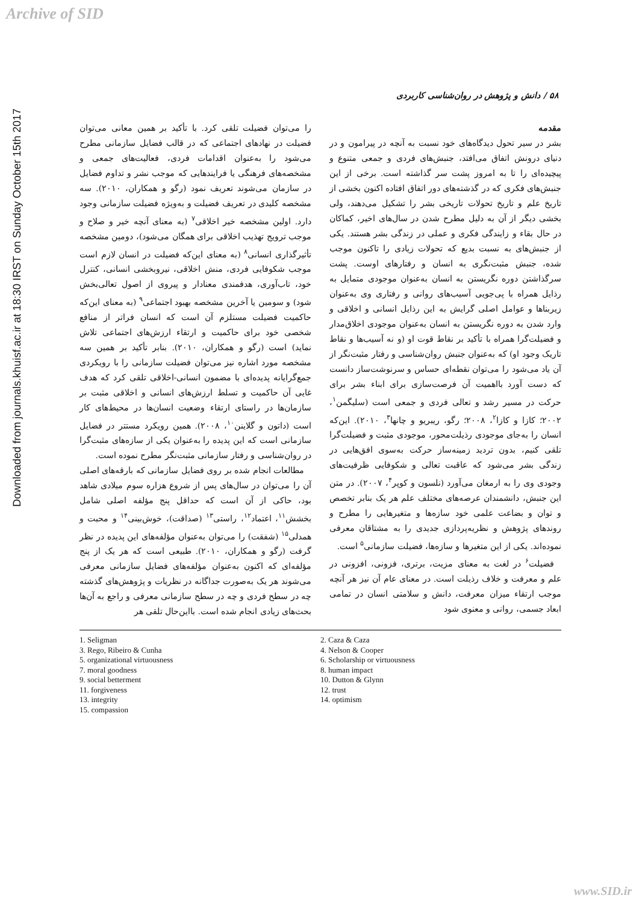Archive of SID
Downloaded from journals.khuisf.ac.ir at 18:30 IRST on Sunday October 15th 2017
۵۸ / دانش و پژوهش در روان‌شناسی کاربردی
مقدمه
بشر در سیر تحول دیدگاه‌های خود نسبت به آنچه در پیرامون و در دنیای درونش اتفاق می‌افتد، جنبش‌های فردی و جمعی متنوع و پیچیده‌ای را تا به امروز پشت سر گذاشته است. برخی از این جنبش‌های فکری که در گذشته‌های دور اتفاق افتاده اکنون بخشی از تاریخ علم و تاریخ تحولات تاریخی بشر را تشکیل می‌دهند، ولی بخشی دیگر از آن به دلیل مطرح شدن در سال‌های اخیر، کماکان در حال بقاء و زایندگی فکری و عملی در زندگی بشر هستند. یکی از جنبش‌های به نسبت بدیع که تحولات زیادی را تاکنون موجب شده، جنبش مثبت‌نگری به انسان و رفتارهای اوست. پشت سرگذاشتن دوره نگریستن به انسان به‌عنوان موجودی متمایل به رذایل همراه با پی‌جویی آسیب‌های روانی و رفتاری وی به‌عنوان زیربناها و عوامل اصلی گرایش به این رذایل انسانی و اخلاقی و وارد شدن به دوره نگریستن به انسان به‌عنوان موجودی اخلاق‌مدار و فضیلت‌گرا همراه با تأکید بر نقاط قوت او (و نه آسیب‌ها و نقاط تاریک وجود او) که به‌عنوان جنبش روان‌شناسی و رفتار مثبت‌نگر از آن یاد می‌شود را می‌توان نقطه‌ای حساس و سرنوشت‌ساز دانست که دست آورد بااهمیت آن فرصت‌سازی برای ابناء بشر برای حرکت در مسیر رشد و تعالی فردی و جمعی است (سلیگمن<sup>۱</sup>، ۲۰۰۲؛ کازا و کازا<sup>۲</sup>، ۲۰۰۸؛ رگو، ریبریو و چانها<sup>۳</sup>، ۲۰۱۰). این‌که انسان را به‌جای موجودی رذیلت‌محور، موجودی مثبت و فضیلت‌گرا تلقی کنیم، بدون تردید زمینه‌ساز حرکت به‌سوی افق‌هایی در زندگی بشر می‌شود که عاقبت تعالی و شکوفایی ظرفیت‌های وجودی وی را به ارمغان می‌آورد (نلسون و کوپر<sup>۴</sup>، ۲۰۰۷). در متن این جنبش، دانشمندان عرصه‌های مختلف علم هر یک بنابر تخصص و توان و بضاعت علمی خود سازه‌ها و متغیرهایی را مطرح و روندهای پژوهش و نظریه‌پردازی جدیدی را به مشتاقان معرفی نموده‌اند. یکی از این متغیرها و سازه‌ها، فضیلت سازمانی<sup>۵</sup> است.
فضیلت<sup>۶</sup> در لغت به معنای مزیت، برتری، فزونی، افزونی در علم و معرفت و خلاف رذیلت است. در معنای عام آن نیز هر آنچه موجب ارتقاء میزان معرفت، دانش و سلامتی انسان در تمامی ابعاد جسمی، روانی و معنوی شود
را می‌توان فضیلت تلقی کرد. با تأکید بر همین معانی می‌توان فضیلت در نهادهای اجتماعی که در قالب فضایل سازمانی مطرح می‌شود را به‌عنوان اقدامات فردی، فعالیت‌های جمعی و مشخصه‌های فرهنگی یا فرایندهایی که موجب نشر و تداوم فضایل در سازمان می‌شوند تعریف نمود (رگو و همکاران، ۲۰۱۰). سه مشخصه کلیدی در تعریف فضیلت و به‌ویژه فضیلت سازمانی وجود دارد. اولین مشخصه خیر اخلاقی<sup>۷</sup> (به معنای آنچه خیر و صلاح و موجب ترویج تهذیب اخلاقی برای همگان می‌شود)، دومین مشخصه تأثیرگذاری انسانی<sup>۸</sup> (به معنای این‌که فضیلت در انسان لازم است موجب شکوفایی فردی، منش اخلاقی، نیروبخشی انسانی، کنترل خود، تاب‌آوری، هدفمندی معنادار و پیروی از اصول تعالی‌بخش شود) و سومین یا آخرین مشخصه بهبود اجتماعی<sup>۹</sup> (به معنای این‌که حاکمیت فضیلت مستلزم آن است که انسان فراتر از منافع شخصی خود برای حاکمیت و ارتقاء ارزش‌های اجتماعی تلاش نماید) است (رگو و همکاران، ۲۰۱۰). بنابر تأکید بر همین سه مشخصه مورد اشاره نیز می‌توان فضیلت سازمانی را با رویکردی جمع‌گرایانه پدیده‌ای با مضمون انسانی-اخلاقی تلقی کرد که هدف غایی آن حاکمیت و تسلط ارزش‌های انسانی و اخلاقی مثبت بر سازمان‌ها در راستای ارتقاء وضعیت انسان‌ها در محیط‌های کار است (داتون و گلاینن<sup>۱۰</sup>، ۲۰۰۸). همین رویکرد مستتر در فضایل سازمانی است که این پدیده را به‌عنوان یکی از سازه‌های مثبت‌گرا در روان‌شناسی و رفتار سازمانی مثبت‌نگر مطرح نموده است.
مطالعات انجام شده بر روی فضایل سازمانی که بارقه‌های اصلی آن را می‌توان در سال‌های پس از شروع هزاره سوم میلادی شاهد بود، حاکی از آن است که حداقل پنج مؤلفه اصلی شامل بخشش<sup>۱۱</sup>، اعتماد<sup>۱۲</sup>، راستی<sup>۱۳</sup> (صداقت)، خوش‌بینی<sup>۱۴</sup> و محبت و همدلی<sup>۱۵</sup> (شفقت) را می‌توان به‌عنوان مؤلفه‌های این پدیده در نظر گرفت (رگو و همکاران، ۲۰۱۰). طبیعی است که هر یک از پنج مؤلفه‌ای که اکنون به‌عنوان مؤلفه‌های فضایل سازمانی معرفی می‌شوند هر یک به‌صورت جداگانه در نظریات و پژوهش‌های گذشته چه در سطح فردی و چه در سطح سازمانی معرفی و راجع به آن‌ها بحث‌های زیادی انجام شده است. بااین‌حال تلقی هر
1. Seligman
3. Rego, Ribeiro & Cunha
5. organizational virtuousness
7. moral goodness
9. social betterment
11. forgiveness
13. integrity
15. compassion
2. Caza & Caza
4. Nelson & Cooper
6. Scholarship or virtuousness
8. human impact
10. Dutton & Glynn
12. trust
14. optimism
www.SID.ir